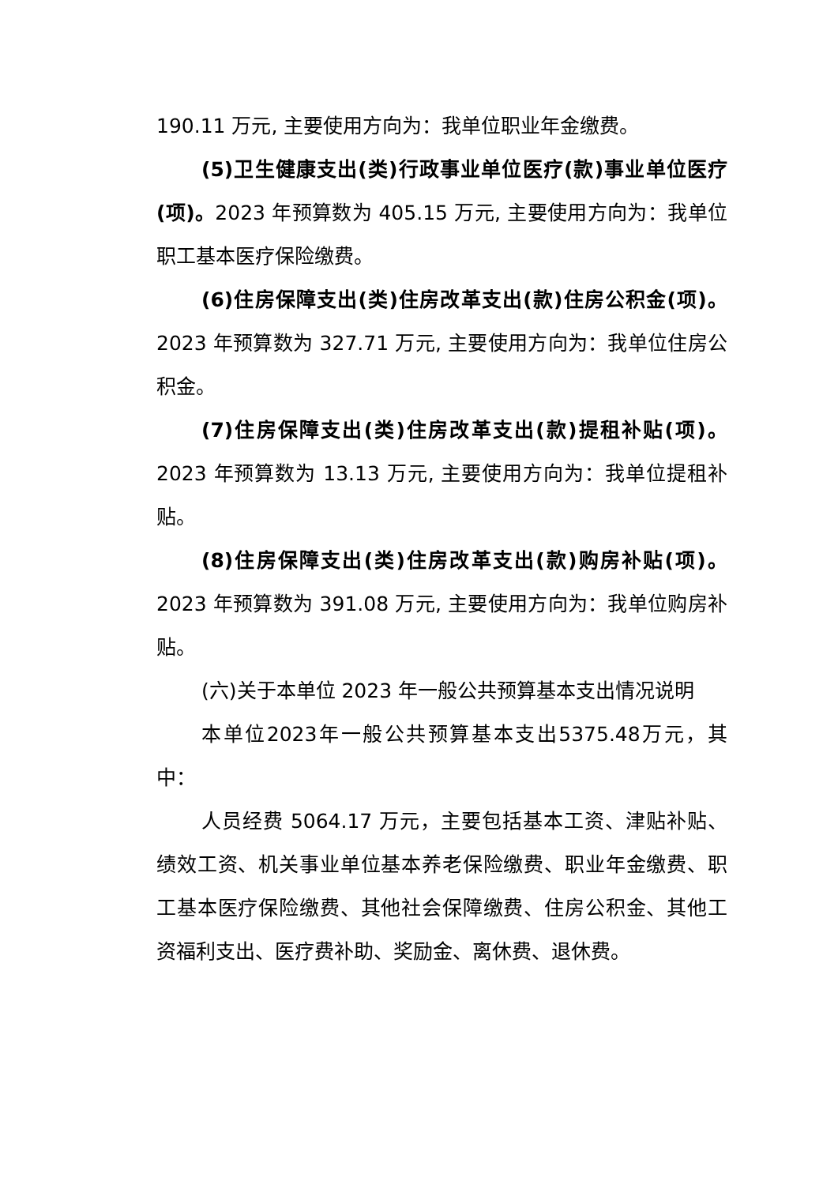190.11 万元, 主要使用方向为：我单位职业年金缴费。
(5)卫生健康支出(类)行政事业单位医疗(款)事业单位医疗(项)。2023 年预算数为 405.15 万元, 主要使用方向为：我单位职工基本医疗保险缴费。
(6)住房保障支出(类)住房改革支出(款)住房公积金(项)。2023 年预算数为 327.71 万元, 主要使用方向为：我单位住房公积金。
(7)住房保障支出(类)住房改革支出(款)提租补贴(项)。2023 年预算数为 13.13 万元, 主要使用方向为：我单位提租补贴。
(8)住房保障支出(类)住房改革支出(款)购房补贴(项)。2023 年预算数为 391.08 万元, 主要使用方向为：我单位购房补贴。
(六)关于本单位 2023 年一般公共预算基本支出情况说明
本单位2023年一般公共预算基本支出5375.48万元，其中：
人员经费 5064.17 万元，主要包括基本工资、津贴补贴、绩效工资、机关事业单位基本养老保险缴费、职业年金缴费、职工基本医疗保险缴费、其他社会保障缴费、住房公积金、其他工资福利支出、医疗费补助、奖励金、离休费、退休费。